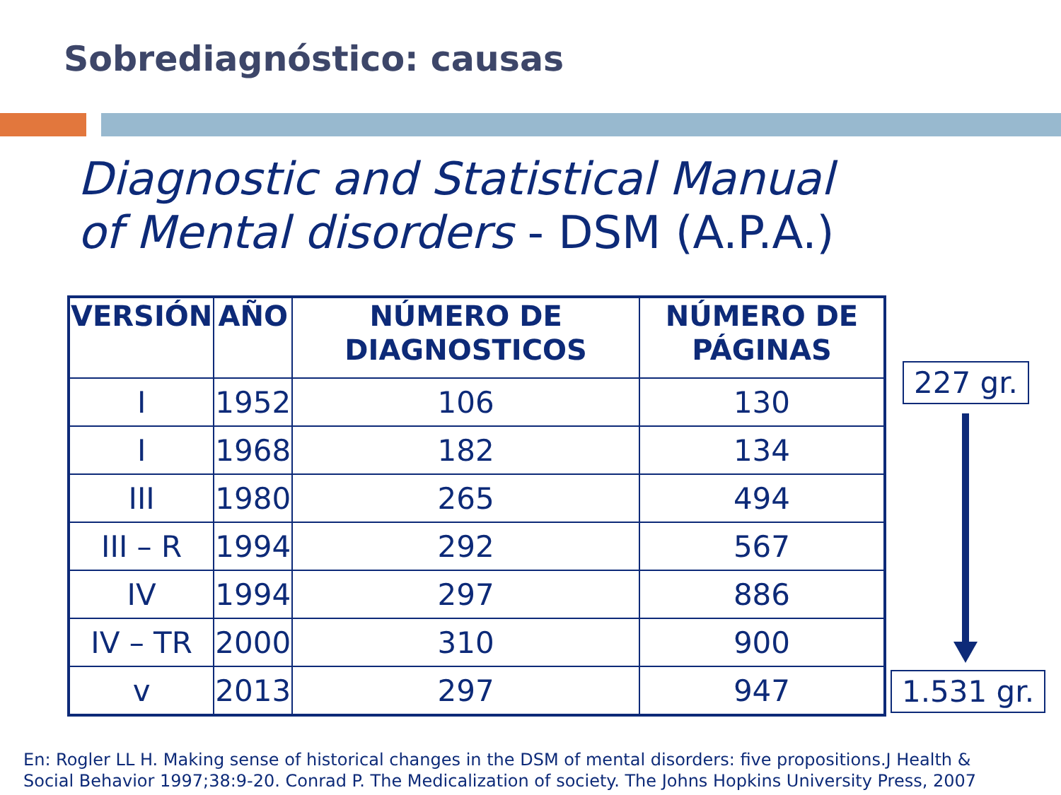Sobrediagnóstico: causas
Diagnostic and Statistical Manual
of Mental disorders - DSM (A.P.A.)
| VERSIÓN | AÑO | NÚMERO DE DIAGNOSTICOS | NÚMERO DE PÁGINAS |
| --- | --- | --- | --- |
| I | 1952 | 106 | 130 |
| I | 1968 | 182 | 134 |
| III | 1980 | 265 | 494 |
| III – R | 1994 | 292 | 567 |
| IV | 1994 | 297 | 886 |
| IV – TR | 2000 | 310 | 900 |
| v | 2013 | 297 | 947 |
227 gr.
1.531 gr.
En: Rogler LL H. Making sense of historical changes in the DSM of mental disorders: five propositions.J Health &
Social Behavior 1997;38:9-20. Conrad P. The Medicalization of society. The Johns Hopkins University Press, 2007